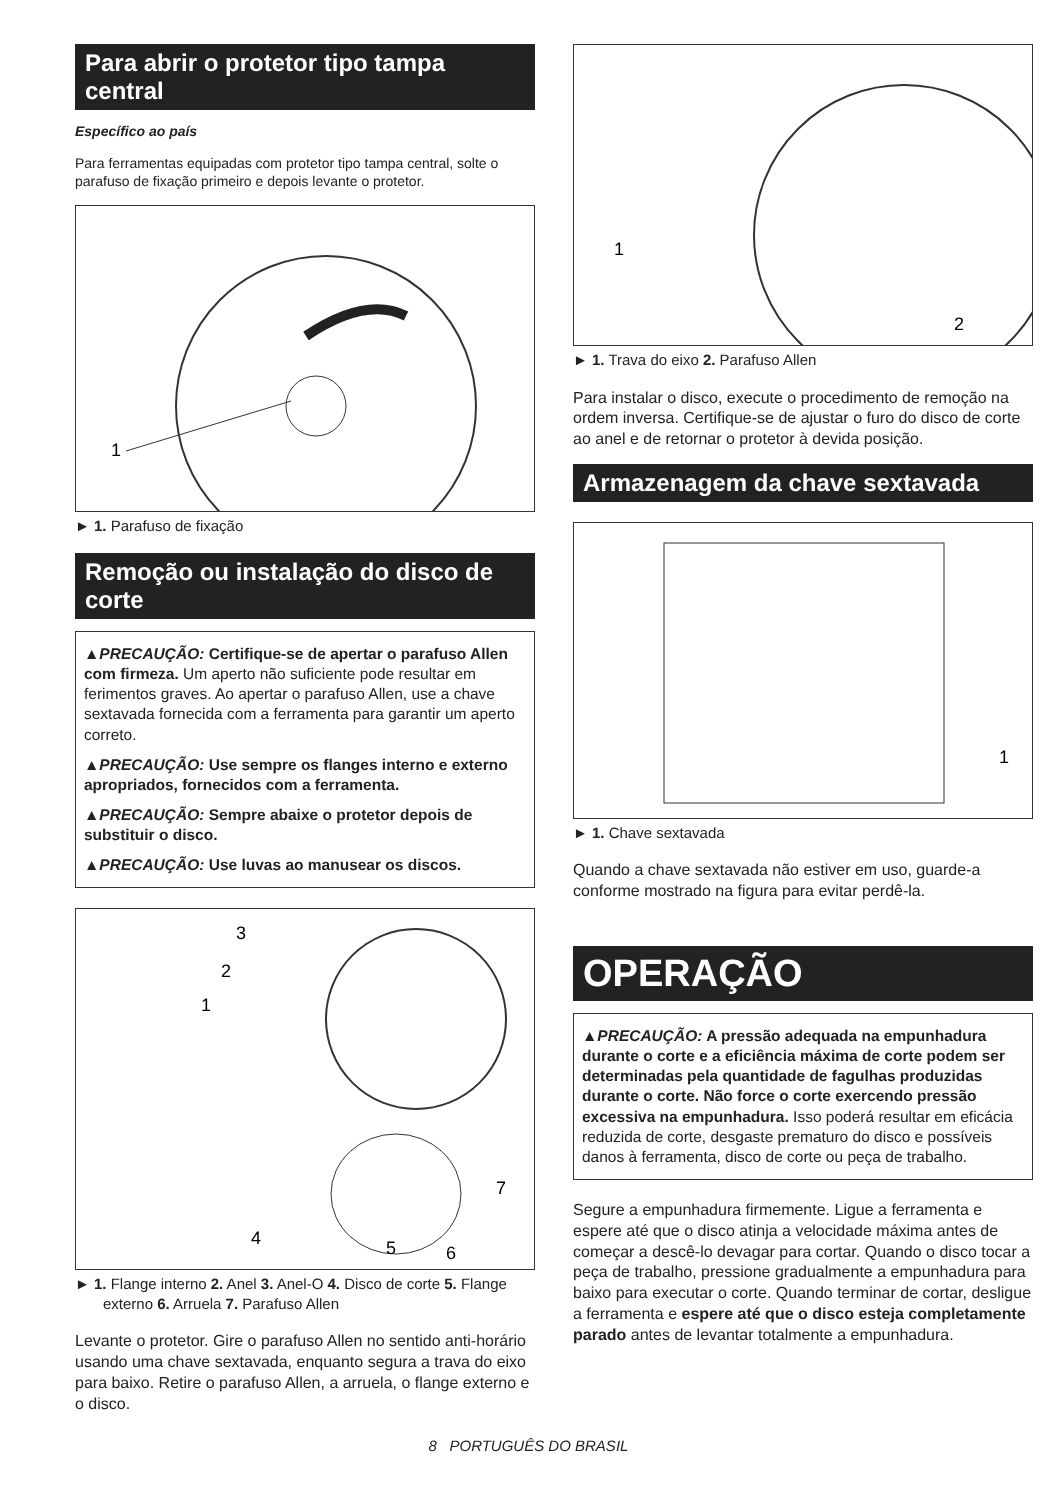Para abrir o protetor tipo tampa central
Específico ao país
Para ferramentas equipadas com protetor tipo tampa central, solte o parafuso de fixação primeiro e depois levante o protetor.
1
► 1. Parafuso de fixação
Remoção ou instalação do disco de corte
▲PRECAUÇÃO: Certifique-se de apertar o parafuso Allen com firmeza. Um aperto não suficiente pode resultar em ferimentos graves. Ao apertar o parafuso Allen, use a chave sextavada fornecida com a ferramenta para garantir um aperto correto.
▲PRECAUÇÃO: Use sempre os flanges interno e externo apropriados, fornecidos com a ferramenta.
▲PRECAUÇÃO: Sempre abaixe o protetor depois de substituir o disco.
▲PRECAUÇÃO: Use luvas ao manusear os discos.
3
2
1
4
5
6
7
► 1. Flange interno 2. Anel 3. Anel-O 4. Disco de corte 5. Flange externo 6. Arruela 7. Parafuso Allen
Levante o protetor. Gire o parafuso Allen no sentido anti-horário usando uma chave sextavada, enquanto segura a trava do eixo para baixo. Retire o parafuso Allen, a arruela, o flange externo e o disco.
1
2
► 1. Trava do eixo 2. Parafuso Allen
Para instalar o disco, execute o procedimento de remoção na ordem inversa. Certifique-se de ajustar o furo do disco de corte ao anel e de retornar o protetor à devida posição.
Armazenagem da chave sextavada
1
► 1. Chave sextavada
Quando a chave sextavada não estiver em uso, guarde-a conforme mostrado na figura para evitar perdê-la.
OPERAÇÃO
▲PRECAUÇÃO: A pressão adequada na empunhadura durante o corte e a eficiência máxima de corte podem ser determinadas pela quantidade de fagulhas produzidas durante o corte. Não force o corte exercendo pressão excessiva na empunhadura. Isso poderá resultar em eficácia reduzida de corte, desgaste prematuro do disco e possíveis danos à ferramenta, disco de corte ou peça de trabalho.
Segure a empunhadura firmemente. Ligue a ferramenta e espere até que o disco atinja a velocidade máxima antes de começar a descê-lo devagar para cortar. Quando o disco tocar a peça de trabalho, pressione gradualmente a empunhadura para baixo para executar o corte. Quando terminar de cortar, desligue a ferramenta e espere até que o disco esteja completamente parado antes de levantar totalmente a empunhadura.
8 PORTUGUÊS DO BRASIL